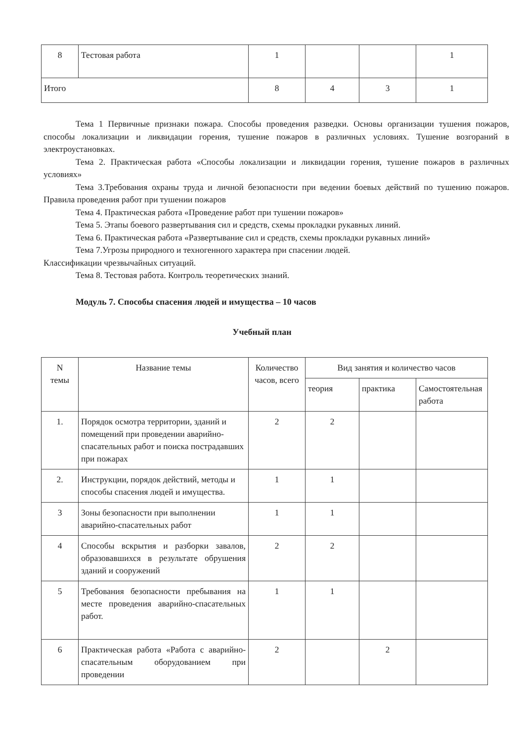| 8 | Тестовая работа | 1 | | | 1 |
| Итого | | 8 | 4 | 3 | 1 |
Тема 1 Первичные признаки пожара. Способы проведения разведки. Основы организации тушения пожаров, способы локализации и ликвидации горения, тушение пожаров в различных условиях. Тушение возгораний в электроустановках.
Тема 2. Практическая работа «Способы локализации и ликвидации горения, тушение пожаров в различных условиях»
Тема 3.Требования охраны труда и личной безопасности при ведении боевых действий по тушению пожаров. Правила проведения работ при тушении пожаров
Тема 4. Практическая работа «Проведение работ при тушении пожаров»
Тема 5. Этапы боевого развертывания сил и средств, схемы прокладки рукавных линий.
Тема 6. Практическая работа «Развертывание сил и средств, схемы прокладки рукавных линий»
Тема 7.Угрозы природного и техногенного характера при спасении людей.
Классификации чрезвычайных ситуаций.
Тема 8. Тестовая работа. Контроль теоретических знаний.
Модуль 7. Способы спасения людей и имущества – 10 часов
Учебный план
| N темы | Название темы | Количество часов, всего | Вид занятия и количество часов | | |
| --- | --- | --- | --- | --- | --- |
| | | | теория | практика | Самостоятельная работа |
| 1. | Порядок осмотра территории, зданий и помещений при проведении аварийно-спасательных работ и поиска пострадавших при пожарах | 2 | 2 | | |
| 2. | Инструкции, порядок действий, методы и способы спасения людей и имущества. | 1 | 1 | | |
| 3 | Зоны безопасности при выполнении аварийно-спасательных работ | 1 | 1 | | |
| 4 | Способы вскрытия и разборки завалов, образовавшихся в результате обрушения зданий и сооружений | 2 | 2 | | |
| 5 | Требования безопасности пребывания на месте проведения аварийно-спасательных работ. | 1 | 1 | | |
| 6 | Практическая работа «Работа с аварийно-спасательным оборудованием при проведении | 2 | | 2 | |